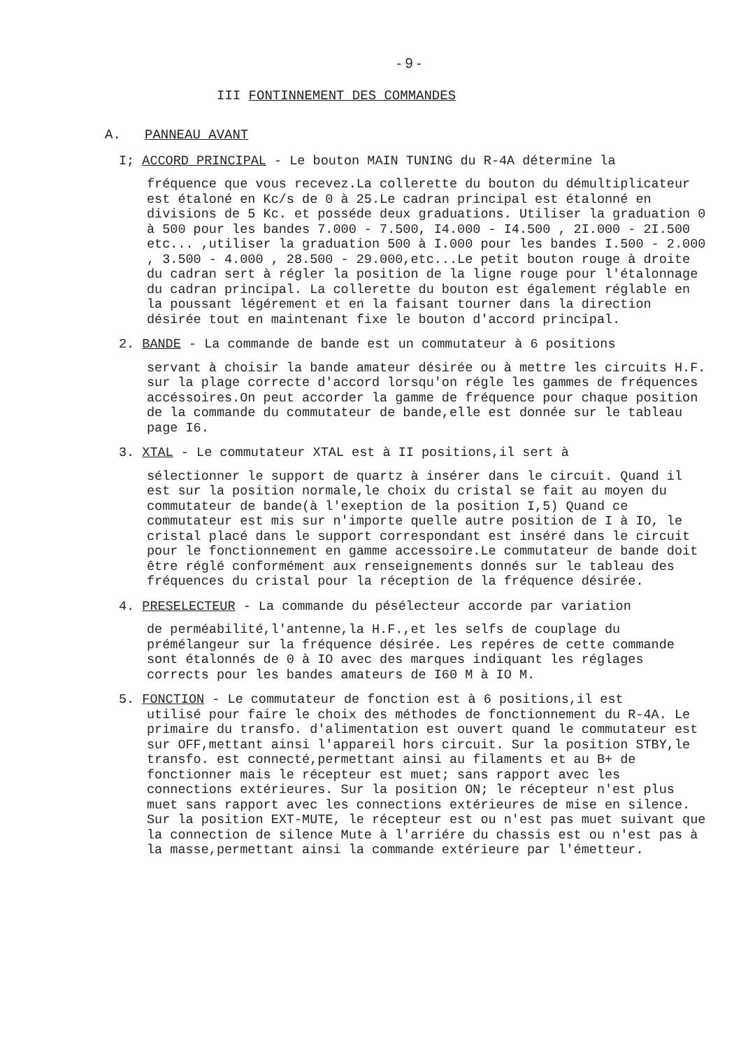- 9 -
III FONTINNEMENT DES COMMANDES
A. PANNEAU AVANT
I; ACCORD PRINCIPAL - Le bouton MAIN TUNING du R-4A détermine la
fréquence que vous recevez.La collerette du bouton du démultiplicateur est étaloné en Kc/s de 0 à 25.Le cadran principal est étalonné en divisions de 5 Kc. et posséde deux graduations. Utiliser la graduation 0 à 500 pour les bandes 7.000 - 7.500, I4.000 - I4.500 , 2I.000 - 2I.500 etc... ,utiliser la graduation 500 à I.000 pour les bandes I.500 - 2.000 , 3.500 - 4.000 , 28.500 - 29.000,etc...Le petit bouton rouge à droite du cadran sert à régler la position de la ligne rouge pour l'étalonnage du cadran principal. La collerette du bouton est également réglable en la poussant légérement et en la faisant tourner dans la direction désirée tout en maintenant fixe le bouton d'accord principal.
2. BANDE - La commande de bande est un commutateur à 6 positions
servant à choisir la bande amateur désirée ou à mettre les circuits H.F. sur la plage correcte d'accord lorsqu'on régle les gammes de fréquences accéssoires.On peut accorder la gamme de fréquence pour chaque position de la commande du commutateur de bande,elle est donnée sur le tableau page I6.
3. XTAL - Le commutateur XTAL est à II positions,il sert à
sélectionner le support de quartz à insérer dans le circuit. Quand il est sur la position normale,le choix du cristal se fait au moyen du commutateur de bande(à l'exeption de la position I,5) Quand ce commutateur est mis sur n'importe quelle autre position de I à IO, le cristal placé dans le support correspondant est inséré dans le circuit pour le fonctionnement en gamme accessoire.Le commutateur de bande doit être réglé conformément aux renseignements donnés sur le tableau des fréquences du cristal pour la réception de la fréquence désirée.
4. PRESELECTEUR - La commande du pésélecteur accorde par variation
de perméabilité,l'antenne,la H.F.,et les selfs de couplage du prémélangeur sur la fréquence désirée. Les repéres de cette commande sont étalonnés de 0 à IO avec des marques indiquant les réglages corrects pour les bandes amateurs de I60 M à IO M.
5. FONCTION - Le commutateur de fonction est à 6 positions,il est
utilisé pour faire le choix des méthodes de fonctionnement du R-4A. Le primaire du transfo. d'alimentation est ouvert quand le commutateur est sur OFF,mettant ainsi l'appareil hors circuit. Sur la position STBY,le transfo. est connecté,permettant ainsi au filaments et au B+ de fonctionner mais le récepteur est muet; sans rapport avec les connections extérieures. Sur la position ON; le récepteur n'est plus muet sans rapport avec les connections extérieures de mise en silence.
Sur la position EXT-MUTE, le récepteur est ou n'est pas muet suivant que la connection de silence Mute à l'arriére du chassis est ou n'est pas à la masse,permettant ainsi la commande extérieure par l'émetteur.